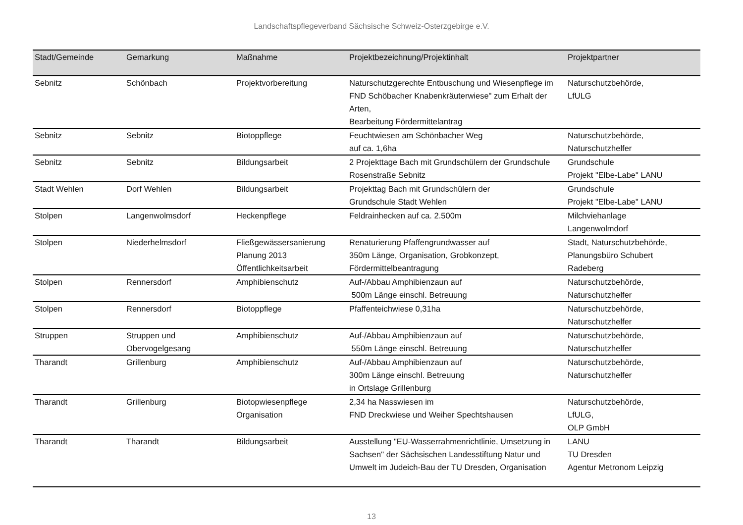Landschaftspflegeverband Sächsische Schweiz-Osterzgebirge e.V.
| Stadt/Gemeinde | Gemarkung | Maßnahme | Projektbezeichnung/Projektinhalt | Projektpartner |
| --- | --- | --- | --- | --- |
| Sebnitz | Schönbach | Projektvorbereitung | Naturschutzgerechte Entbuschung und Wiesenpflege im FND Schöbacher Knabenkräuterwiese" zum Erhalt der Arten, Bearbeitung Fördermittelantrag | Naturschutzbehörde, LfULG |
| Sebnitz | Sebnitz | Biotoppflege | Feuchtwiesen am Schönbacher Weg auf ca. 1,6ha | Naturschutzbehörde, Naturschutzhelfer |
| Sebnitz | Sebnitz | Bildungsarbeit | 2 Projekttage Bach mit Grundschülern der Grundschule Rosenstraße Sebnitz | Grundschule Projekt "Elbe-Labe" LANU |
| Stadt Wehlen | Dorf Wehlen | Bildungsarbeit | Projekttag Bach mit Grundschülern der Grundschule Stadt Wehlen | Grundschule Projekt "Elbe-Labe" LANU |
| Stolpen | Langenwolmsdorf | Heckenpflege | Feldrainhecken auf ca. 2.500m | Milchviehanlage Langenwolmdorf |
| Stolpen | Niederhelmsdorf | Fließgewässersanierung Planung 2013 Öffentlichkeitsarbeit | Renaturierung Pfaffengrundwasser auf 350m Länge, Organisation, Grobkonzept, Fördermittelbeantragung | Stadt, Naturschutzbehörde, Planungsbüro Schubert Radeberg |
| Stolpen | Rennersdorf | Amphibienschutz | Auf-/Abbau Amphibienzaun auf 500m Länge einschl. Betreuung | Naturschutzbehörde, Naturschutzhelfer |
| Stolpen | Rennersdorf | Biotoppflege | Pfaffenteichwiese 0,31ha | Naturschutzbehörde, Naturschutzhelfer |
| Struppen | Struppen und Obervogelgesang | Amphibienschutz | Auf-/Abbau Amphibienzaun auf 550m Länge einschl. Betreuung | Naturschutzbehörde, Naturschutzhelfer |
| Tharandt | Grillenburg | Amphibienschutz | Auf-/Abbau Amphibienzaun auf 300m Länge einschl. Betreuung in Ortslage Grillenburg | Naturschutzbehörde, Naturschutzhelfer |
| Tharandt | Grillenburg | Biotopwiesenpflege Organisation | 2,34 ha Nasswiesen im FND Dreckwiese und Weiher Spechtshausen | Naturschutzbehörde, LfULG, OLP GmbH |
| Tharandt | Tharandt | Bildungsarbeit | Ausstellung "EU-Wasserrahmenrichtlinie, Umsetzung in Sachsen" der Sächsischen Landesstiftung Natur und Umwelt im Judeich-Bau der TU Dresden, Organisation | LANU TU Dresden Agentur Metronom Leipzig |
13